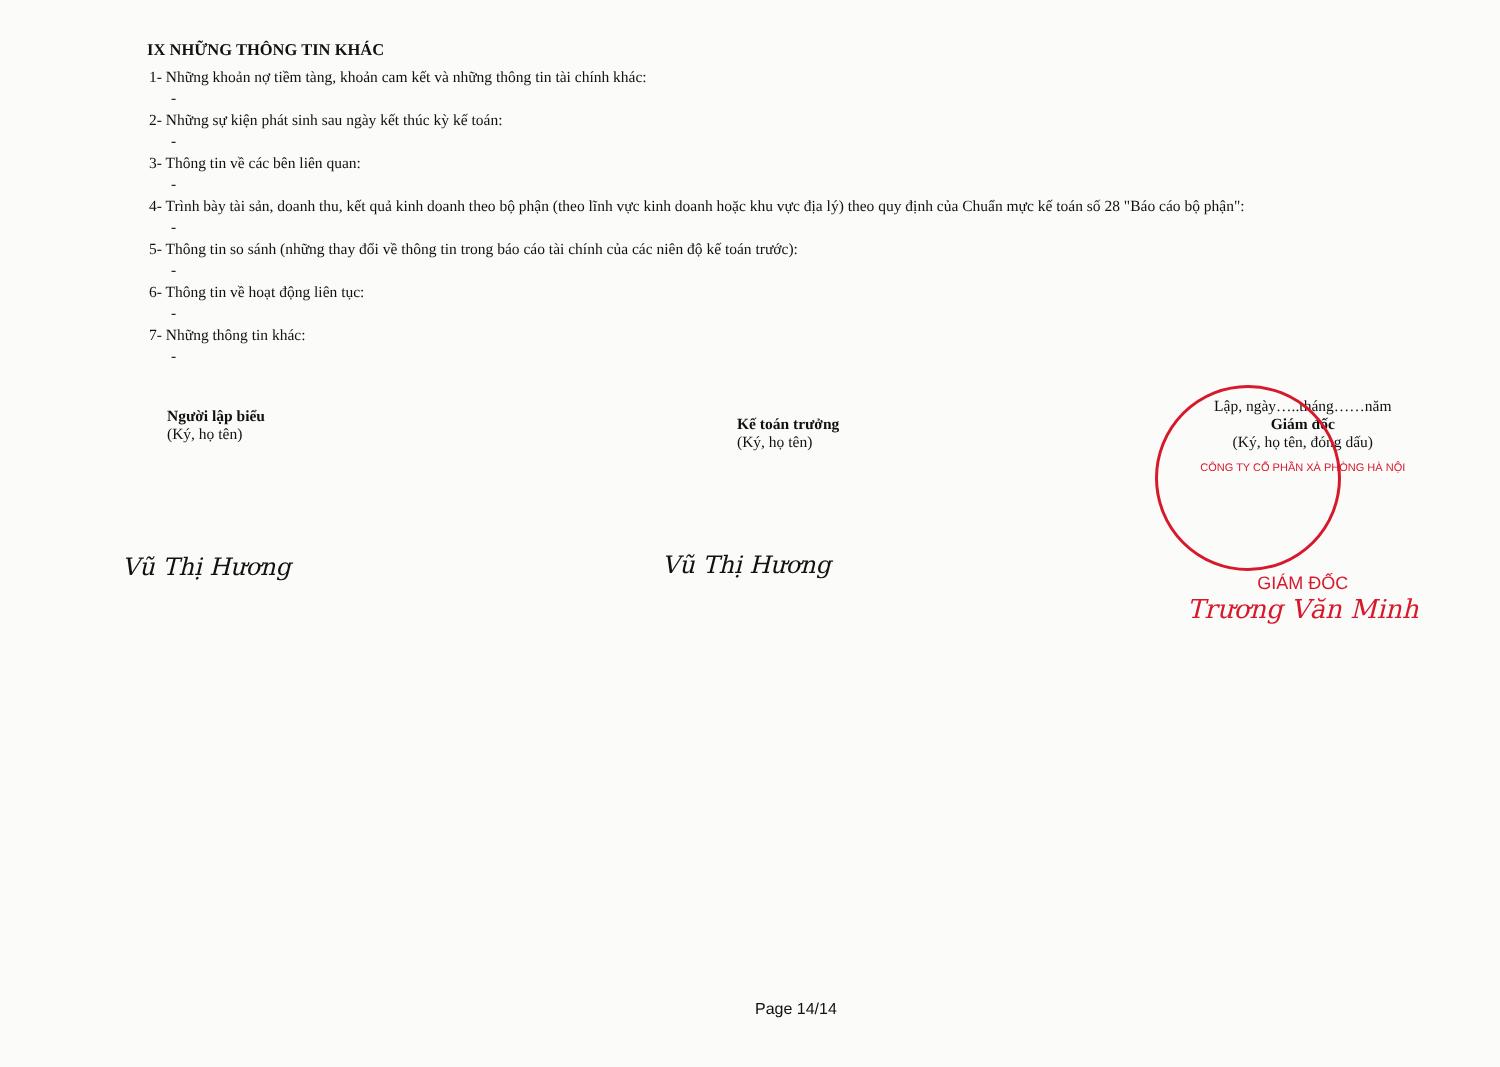IX NHỮNG THÔNG TIN KHÁC
1- Những khoản nợ tiềm tàng, khoản cam kết và những thông tin tài chính khác:
-
2- Những sự kiện phát sinh sau ngày kết thúc kỳ kế toán:
-
3- Thông tin về các bên liên quan:
-
4- Trình bày tài sản, doanh thu, kết quả kinh doanh theo bộ phận (theo lĩnh vực kinh doanh hoặc khu vực địa lý) theo quy định của Chuẩn mực kế toán số 28 "Báo cáo bộ phận":
-
5- Thông tin so sánh (những thay đổi về thông tin trong báo cáo tài chính của các niên độ kế toán trước):
-
6- Thông tin về hoạt động liên tục:
-
7- Những thông tin khác:
-
Người lập biểu
(Ký, họ tên)
Vũ Thị Hương
Kế toán trưởng
(Ký, họ tên)
Vũ Thị Hương
Lập, ngày…..tháng……năm
Giám đốc
(Ký, họ tên, đóng dấu)
CÔNG TY CỔ PHẦN XÀ PHÒNG HÀ NỘI
GIÁM ĐỐC
Trương Văn Minh
Page 14/14